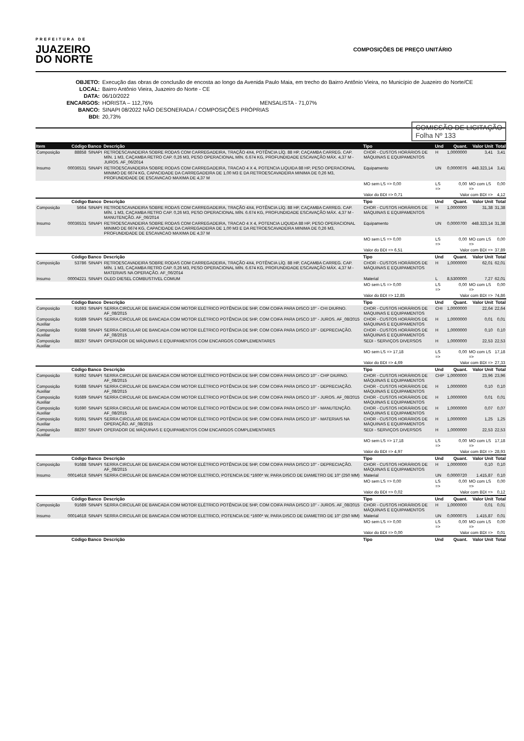PREFEITURA DE
JUAZEIRO
DO NORTE
COMPOSIÇÕES DE PREÇO UNITÁRIO
OBJETO: Execução das obras de conclusão de encosta ao longo da Avenida Paulo Maia, em trecho do Bairro Antônio Vieira, no Município de Juazeiro do Norte/CE
LOCAL: Bairro Antônio Vieira, Juazeiro do Norte - CE
DATA: 06/10/2022
ENCARGOS: HORISTA – 112,76% MENSALISTA - 71,07%
BANCO: SINAPI 08/2022 NÃO DESONERADA / COMPOSIÇÕES PRÓPRIAS
BDI: 20,73%
COMISSÃO DE LICITAÇÃO
Folha Nº 133
| Item | Código | Banco | Descrição | Tipo | Und | Quant. | Valor Unit | Total |
| --- | --- | --- | --- | --- | --- | --- | --- | --- |
| Composição | 88858 | SINAPI | RETROESCAVADEIRA SOBRE RODAS COM CARREGADEIRA, TRAÇÃO 4X4, POTÊNCIA LÍQ. 88 HP, CAÇAMBA CARREG. CAP. MÍN. 1 M3, CAÇAMBA RETRO CAP. 0,26 M3, PESO OPERACIONAL MÍN. 6.674 KG, PROFUNDIDADE ESCAVAÇÃO MÁX. 4,37 M - JUROS. AF_06/2014 | CHOR - CUSTOS HORÁRIOS DE MÁQUINAS E EQUIPAMENTOS | H | 1,0000000 | 3,41 | 3,41 |
| Insumo | 00036531 | SINAPI | RETROESCAVADEIRA SOBRE RODAS COM CARREGADEIRA, TRACAO 4 X 4, POTENCIA LIQUIDA 88 HP, PESO OPERACIONAL MINIMO DE 6674 KG, CAPACIDADE DA CARREGADEIRA DE 1,00 M3 E DA RETROESCAVADEIRA MINIMA DE 0,26 M3, PROFUNDIDADE DE ESCAVACAO MAXIMA DE 4,37 M | Equipamento | UN | 0,0000076 | 448.323,14 | 3,41 |
| | | | | MO sem LS => 0,00 | LS => | 0,00 | MO com LS => | 0,00 |
| | | | | Valor do BDI => 0,71 | Valor com BDI => | | | 4,12 |
| | Código | Banco | Descrição | Tipo | Und | Quant. | Valor Unit | Total |
| Composição | 5664 | SINAPI | RETROESCAVADEIRA SOBRE RODAS COM CARREGADEIRA, TRAÇÃO 4X4, POTÊNCIA LÍQ. 88 HP, CAÇAMBA CARREG. CAP. MÍN. 1 M3, CAÇAMBA RETRO CAP. 0,26 M3, PESO OPERACIONAL MÍN. 6.674 KG, PROFUNDIDADE ESCAVAÇÃO MÁX. 4,37 M - MANUTENÇÃO. AF_06/2014 | CHOR - CUSTOS HORÁRIOS DE MÁQUINAS E EQUIPAMENTOS | H | 1,0000000 | 31,38 | 31,38 |
| Insumo | 00036531 | SINAPI | RETROESCAVADEIRA SOBRE RODAS COM CARREGADEIRA, TRACAO 4 X 4, POTENCIA LIQUIDA 88 HP, PESO OPERACIONAL MINIMO DE 6674 KG, CAPACIDADE DA CARREGADEIRA DE 1,00 M3 E DA RETROESCAVADEIRA MINIMA DE 0,26 M3, PROFUNDIDADE DE ESCAVACAO MAXIMA DE 4,37 M | Equipamento | UN | 0,0000700 | 448.323,14 | 31,38 |
| | | | | MO sem LS => 0,00 | LS => | 0,00 | MO com LS => | 0,00 |
| | | | | Valor do BDI => 6,51 | Valor com BDI => | | | 37,89 |
| | Código | Banco | Descrição | Tipo | Und | Quant. | Valor Unit | Total |
| Composição | 53786 | SINAPI | RETROESCAVADEIRA SOBRE RODAS COM CARREGADEIRA, TRAÇÃO 4X4, POTÊNCIA LÍQ. 88 HP, CAÇAMBA CARREG. CAP. MÍN. 1 M3, CAÇAMBA RETRO CAP. 0,26 M3, PESO OPERACIONAL MÍN. 6.674 KG, PROFUNDIDADE ESCAVAÇÃO MÁX. 4,37 M - MATERIAIS NA OPERAÇÃO. AF_06/2014 | CHOR - CUSTOS HORÁRIOS DE MÁQUINAS E EQUIPAMENTOS | H | 1,0000000 | 62,01 | 62,01 |
| Insumo | 00004221 | SINAPI | OLEO DIESEL COMBUSTIVEL COMUM | Material | L | 8,5300000 | 7,27 | 62,01 |
| | | | | MO sem LS => 0,00 | LS => | 0,00 | MO com LS => | 0,00 |
| | | | | Valor do BDI => 12,85 | Valor com BDI => | | | 74,86 |
| | Código | Banco | Descrição | Tipo | Und | Quant. | Valor Unit | Total |
| Composição | 91693 | SINAPI | SERRA CIRCULAR DE BANCADA COM MOTOR ELÉTRICO POTÊNCIA DE 5HP, COM COIFA PARA DISCO 10" - CHI DIURNO. AF_08/2015 | CHOR - CUSTOS HORÁRIOS DE MÁQUINAS E EQUIPAMENTOS | CHI | 1,0000000 | 22,64 | 22,64 |
| Composição Auxiliar | 91689 | SINAPI | SERRA CIRCULAR DE BANCADA COM MOTOR ELÉTRICO POTÊNCIA DE 5HP, COM COIFA PARA DISCO 10" - JUROS. AF_08/2015 | CHOR - CUSTOS HORÁRIOS DE MÁQUINAS E EQUIPAMENTOS | H | 1,0000000 | 0,01 | 0,01 |
| Composição Auxiliar | 91688 | SINAPI | SERRA CIRCULAR DE BANCADA COM MOTOR ELÉTRICO POTÊNCIA DE 5HP, COM COIFA PARA DISCO 10" - DEPRECIAÇÃO. AF_08/2015 | CHOR - CUSTOS HORÁRIOS DE MÁQUINAS E EQUIPAMENTOS | H | 1,0000000 | 0,10 | 0,10 |
| Composição Auxiliar | 88297 | SINAPI | OPERADOR DE MÁQUINAS E EQUIPAMENTOS COM ENCARGOS COMPLEMENTARES | SEDI - SERVIÇOS DIVERSOS | H | 1,0000000 | 22,53 | 22,53 |
| | | | | MO sem LS => 17,18 | LS => | 0,00 | MO com LS => | 17,18 |
| | | | | Valor do BDI => 4,69 | Valor com BDI => | | | 27,33 |
| | Código | Banco | Descrição | Tipo | Und | Quant. | Valor Unit | Total |
| Composição | 91692 | SINAPI | SERRA CIRCULAR DE BANCADA COM MOTOR ELÉTRICO POTÊNCIA DE 5HP, COM COIFA PARA DISCO 10" - CHP DIURNO. AF_08/2015 | CHOR - CUSTOS HORÁRIOS DE MÁQUINAS E EQUIPAMENTOS | CHP | 1,0000000 | 23,96 | 23,96 |
| Composição Auxiliar | 91688 | SINAPI | SERRA CIRCULAR DE BANCADA COM MOTOR ELÉTRICO POTÊNCIA DE 5HP, COM COIFA PARA DISCO 10" - DEPRECIAÇÃO. AF_08/2015 | CHOR - CUSTOS HORÁRIOS DE MÁQUINAS E EQUIPAMENTOS | H | 1,0000000 | 0,10 | 0,10 |
| Composição Auxiliar | 91689 | SINAPI | SERRA CIRCULAR DE BANCADA COM MOTOR ELÉTRICO POTÊNCIA DE 5HP, COM COIFA PARA DISCO 10" - JUROS. AF_08/2015 | CHOR - CUSTOS HORÁRIOS DE MÁQUINAS E EQUIPAMENTOS | H | 1,0000000 | 0,01 | 0,01 |
| Composição Auxiliar | 91690 | SINAPI | SERRA CIRCULAR DE BANCADA COM MOTOR ELÉTRICO POTÊNCIA DE 5HP, COM COIFA PARA DISCO 10" - MANUTENÇÃO. AF_08/2015 | CHOR - CUSTOS HORÁRIOS DE MÁQUINAS E EQUIPAMENTOS | H | 1,0000000 | 0,07 | 0,07 |
| Composição Auxiliar | 91691 | SINAPI | SERRA CIRCULAR DE BANCADA COM MOTOR ELÉTRICO POTÊNCIA DE 5HP, COM COIFA PARA DISCO 10" - MATERIAIS NA OPERAÇÃO. AF_08/2015 | CHOR - CUSTOS HORÁRIOS DE MÁQUINAS E EQUIPAMENTOS | H | 1,0000000 | 1,25 | 1,25 |
| Composição Auxiliar | 88297 | SINAPI | OPERADOR DE MÁQUINAS E EQUIPAMENTOS COM ENCARGOS COMPLEMENTARES | SEDI - SERVIÇOS DIVERSOS | H | 1,0000000 | 22,53 | 22,53 |
| | | | | MO sem LS => 17,18 | LS => | 0,00 | MO com LS => | 17,18 |
| | | | | Valor do BDI => 4,97 | Valor com BDI => | | | 28,93 |
| | Código | Banco | Descrição | Tipo | Und | Quant. | Valor Unit | Total |
| Composição | 91688 | SINAPI | SERRA CIRCULAR DE BANCADA COM MOTOR ELÉTRICO POTÊNCIA DE 5HP, COM COIFA PARA DISCO 10" - DEPRECIAÇÃO. AF_08/2015 | CHOR - CUSTOS HORÁRIOS DE MÁQUINAS E EQUIPAMENTOS | H | 1,0000000 | 0,10 | 0,10 |
| Insumo | 00014618 | SINAPI | SERRA CIRCULAR DE BANCADA COM MOTOR ELETRICO, POTENCIA DE *1600* W, PARA DISCO DE DIAMETRO DE 10" (250 MM) | Material | UN | 0,0000720 | 1.415,87 | 0,10 |
| | | | | MO sem LS => 0,00 | LS => | 0,00 | MO com LS => | 0,00 |
| | | | | Valor do BDI => 0,02 | Valor com BDI => | | | 0,12 |
| | Código | Banco | Descrição | Tipo | Und | Quant. | Valor Unit | Total |
| Composição | 91689 | SINAPI | SERRA CIRCULAR DE BANCADA COM MOTOR ELÉTRICO POTÊNCIA DE 5HP, COM COIFA PARA DISCO 10" - JUROS. AF_08/2015 | CHOR - CUSTOS HORÁRIOS DE MÁQUINAS E EQUIPAMENTOS | H | 1,0000000 | 0,01 | 0,01 |
| Insumo | 00014618 | SINAPI | SERRA CIRCULAR DE BANCADA COM MOTOR ELETRICO, POTENCIA DE *1600* W, PARA DISCO DE DIAMETRO DE 10" (250 MM) | Material | UN | 0,0000075 | 1.415,87 | 0,01 |
| | | | | MO sem LS => 0,00 | LS => | 0,00 | MO com LS => | 0,00 |
| | | | | Valor do BDI => 0,00 | Valor com BDI => | | | 0,01 |
| | Código | Banco | Descrição | Tipo | Und | Quant. | Valor Unit | Total |